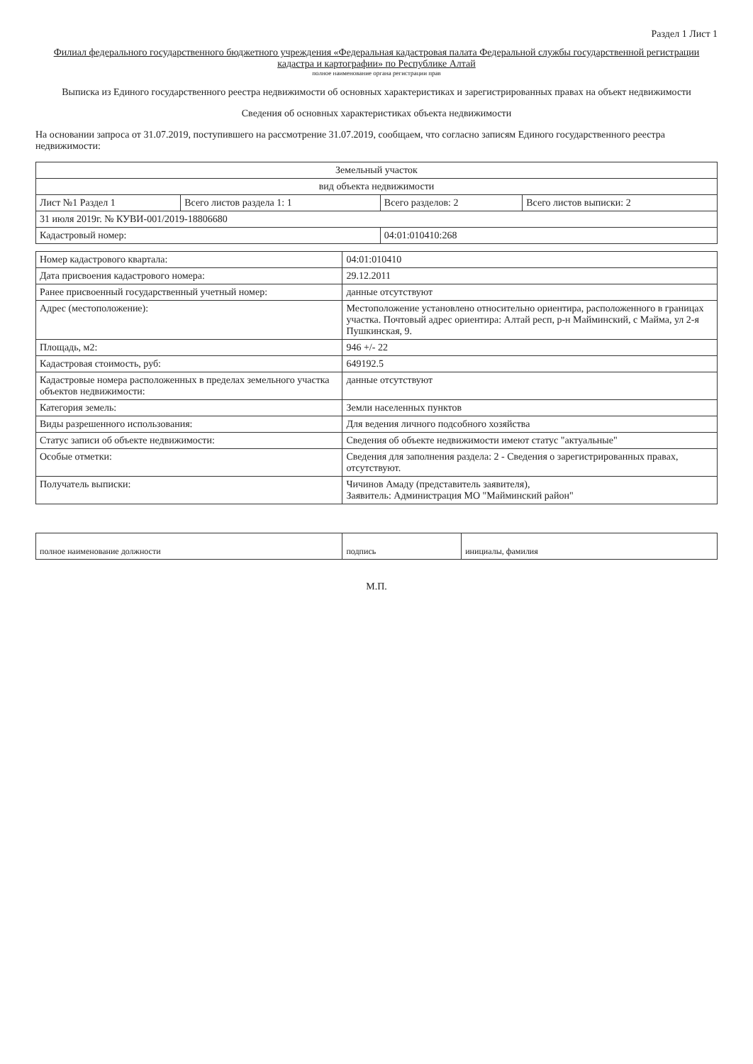Раздел 1 Лист 1
Филиал федерального государственного бюджетного учреждения «Федеральная кадастровая палата Федеральной службы государственной регистрации кадастра и картографии» по Республике Алтай
полное наименование органа регистрации прав
Выписка из Единого государственного реестра недвижимости об основных характеристиках и зарегистрированных правах на объект недвижимости
Сведения об основных характеристиках объекта недвижимости
На основании запроса от 31.07.2019, поступившего на рассмотрение 31.07.2019, сообщаем, что согласно записям Единого государственного реестра недвижимости:
| Земельный участок | | | |
| вид объекта недвижимости | | | |
| Лист №1 Раздел 1 | Всего листов раздела 1: 1 | Всего разделов: 2 | Всего листов выписки: 2 |
| 31 июля 2019г. № КУВИ-001/2019-18806680 | | | |
| Кадастровый номер: | | 04:01:010410:268 | |
| Номер кадастрового квартала: | 04:01:010410 |
| Дата присвоения кадастрового номера: | 29.12.2011 |
| Ранее присвоенный государственный учетный номер: | данные отсутствуют |
| Адрес (местоположение): | Местоположение установлено относительно ориентира, расположенного в границах участка. Почтовый адрес ориентира: Алтай респ, р-н Майминский, с Майма, ул 2-я Пушкинская, 9. |
| Площадь, м2: | 946 +/- 22 |
| Кадастровая стоимость, руб: | 649192.5 |
| Кадастровые номера расположенных в пределах земельного участка объектов недвижимости: | данные отсутствуют |
| Категория земель: | Земли населенных пунктов |
| Виды разрешенного использования: | Для ведения личного подсобного хозяйства |
| Статус записи об объекте недвижимости: | Сведения об объекте недвижимости имеют статус "актуальные" |
| Особые отметки: | Сведения для заполнения раздела: 2 - Сведения о зарегистрированных правах, отсутствуют. |
| Получатель выписки: | Чичинов Амаду (представитель заявителя), Заявитель: Администрация МО "Майминский район" |
| полное наименование должности | подпись | инициалы, фамилия |
М.П.